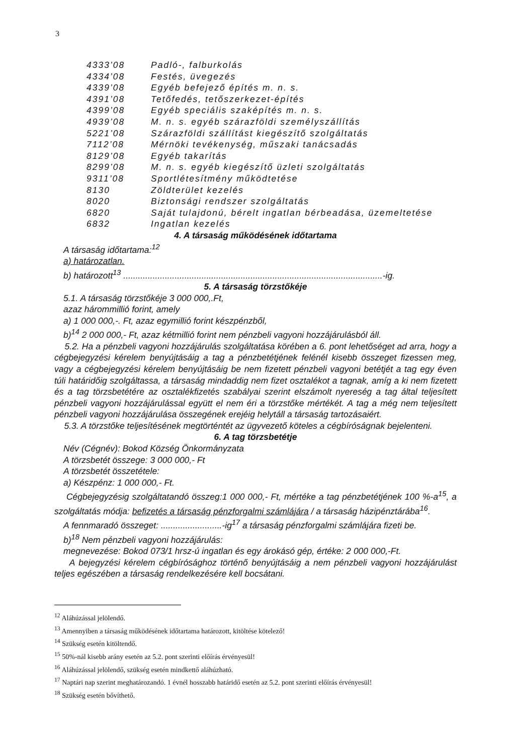3
| 4333’08 | Padló-, falburkolás |
| 4334’08 | Festés, üvegezés |
| 4339’08 | Egyéb befejező építés m. n. s. |
| 4391’08 | Tetőfedés, tetőszerkezet-építés |
| 4399’08 | Egyéb speciális szaképítés m. n. s. |
| 4939’08 | M. n. s. egyéb szárazföldi személyszállítás |
| 5221’08 | Szárazföldi szállítást kiegészítő szolgáltatás |
| 7112’08 | Mérnöki tevékenység, műszaki tanácsadás |
| 8129’08 | Egyéb takarítás |
| 8299’08 | M. n. s. egyéb kiegészítő üzleti szolgáltatás |
| 9311’08 | Sportlétesítmény működtetése |
| 8130 | Zöldterület kezelés |
| 8020 | Biztonsági rendszer szolgáltatás |
| 6820 | Saját tulajdonú, bérelt ingatlan bérbeadása, üzemeltetése |
| 6832 | Ingatlan kezelés |
4. A társaság működésének időtartama
A társaság időtartama:<sup>12</sup>
a) határozatlan.
b) határozott<sup>13</sup> ..........................................................................................................-ig.
5. A társaság törzstőkéje
5.1. A társaság törzstőkéje 3 000 000,.Ft,
azaz hárommillió forint, amely
a) 1 000 000,-. Ft, azaz egymillió forint készpénzből,
b)<sup>14</sup> 2 000 000,- Ft, azaz kétmillió forint nem pénzbeli vagyoni hozzájárulásból áll.
5.2. Ha a pénzbeli vagyoni hozzájárulás szolgáltatása körében a 6. pont lehetőséget ad arra, hogy a cégbejegyzési kérelem benyújtásáig a tag a pénzbetétjének felénél kisebb összeget fizessen meg, vagy a cégbejegyzési kérelem benyújtásáig be nem fizetett pénzbeli vagyoni betétjét a tag egy éven túli határidőig szolgáltassa, a társaság mindaddig nem fizet osztalékot a tagnak, amíg a ki nem fizetett és a tag törzsbetétére az osztalékfizetés szabályai szerint elszámolt nyereség a tag által teljesített pénzbeli vagyoni hozzájárulással együtt el nem éri a törzstőke mértékét. A tag a még nem teljesített pénzbeli vagyoni hozzájárulása összegének erejéig helytáll a társaság tartozásaiért.
5.3. A törzstőke teljesítésének megtörténtét az ügyvezető köteles a cégbíróságnak bejelenteni.
6. A tag törzsbetétje
Név (Cégnév): Bokod Község Önkormányzata
A törzsbetét összege: 3 000 000,- Ft
A törzsbetét összetétele:
a) Készpénz: 1 000 000,- Ft.
Cégbejegyzésig szolgáltatandó összeg:1 000 000,- Ft, mértéke a tag pénzbetétjének 100 %-a<sup>15</sup>, a szolgáltatás módja: befizetés a társaság pénzforgalmi számlájára / a társaság házipénztárába<sup>16</sup>.
A fennmaradó összeget: .........................-ig<sup>17</sup> a társaság pénzforgalmi számlájára fizeti be.
b)<sup>18</sup> Nem pénzbeli vagyoni hozzájárulás:
megnevezése: Bokod 073/1 hrsz-ú ingatlan és egy árokásó gép, értéke: 2 000 000,-Ft.
A bejegyzési kérelem cégbírósághoz történő benyújtásáig a nem pénzbeli vagyoni hozzájárulást teljes egészében a társaság rendelkezésére kell bocsátani.
<sup>12</sup> Aláhúzással jelölendő.
<sup>13</sup> Amennyiben a társaság működésének időtartama határozott, kitöltése kötelező!
<sup>14</sup> Szükség esetén kitöltendő.
<sup>15</sup> 50%-nál kisebb arány esetén az 5.2. pont szerinti előírás érvényesül!
<sup>16</sup> Aláhúzással jelölendő, szükség esetén mindkettő aláhúzható.
<sup>17</sup> Naptári nap szerint meghatározandó. 1 évnél hosszabb határidő esetén az 5.2. pont szerinti előírás érvényesül!
<sup>18</sup> Szükség esetén bővíthető.